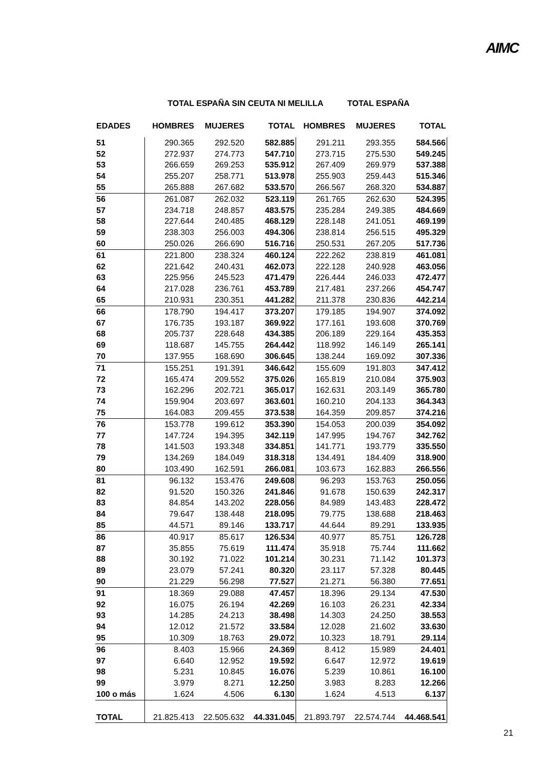AIMC
| | TOTAL ESPAÑA SIN CEUTA NI MELILLA | | | | TOTAL ESPAÑA | |
| --- | --- | --- | --- | --- | --- | --- |
| EDADES | HOMBRES | MUJERES | TOTAL | HOMBRES | MUJERES | TOTAL |
| 51 | 290.365 | 292.520 | 582.885 | 291.211 | 293.355 | 584.566 |
| 52 | 272.937 | 274.773 | 547.710 | 273.715 | 275.530 | 549.245 |
| 53 | 266.659 | 269.253 | 535.912 | 267.409 | 269.979 | 537.388 |
| 54 | 255.207 | 258.771 | 513.978 | 255.903 | 259.443 | 515.346 |
| 55 | 265.888 | 267.682 | 533.570 | 266.567 | 268.320 | 534.887 |
| 56 | 261.087 | 262.032 | 523.119 | 261.765 | 262.630 | 524.395 |
| 57 | 234.718 | 248.857 | 483.575 | 235.284 | 249.385 | 484.669 |
| 58 | 227.644 | 240.485 | 468.129 | 228.148 | 241.051 | 469.199 |
| 59 | 238.303 | 256.003 | 494.306 | 238.814 | 256.515 | 495.329 |
| 60 | 250.026 | 266.690 | 516.716 | 250.531 | 267.205 | 517.736 |
| 61 | 221.800 | 238.324 | 460.124 | 222.262 | 238.819 | 461.081 |
| 62 | 221.642 | 240.431 | 462.073 | 222.128 | 240.928 | 463.056 |
| 63 | 225.956 | 245.523 | 471.479 | 226.444 | 246.033 | 472.477 |
| 64 | 217.028 | 236.761 | 453.789 | 217.481 | 237.266 | 454.747 |
| 65 | 210.931 | 230.351 | 441.282 | 211.378 | 230.836 | 442.214 |
| 66 | 178.790 | 194.417 | 373.207 | 179.185 | 194.907 | 374.092 |
| 67 | 176.735 | 193.187 | 369.922 | 177.161 | 193.608 | 370.769 |
| 68 | 205.737 | 228.648 | 434.385 | 206.189 | 229.164 | 435.353 |
| 69 | 118.687 | 145.755 | 264.442 | 118.992 | 146.149 | 265.141 |
| 70 | 137.955 | 168.690 | 306.645 | 138.244 | 169.092 | 307.336 |
| 71 | 155.251 | 191.391 | 346.642 | 155.609 | 191.803 | 347.412 |
| 72 | 165.474 | 209.552 | 375.026 | 165.819 | 210.084 | 375.903 |
| 73 | 162.296 | 202.721 | 365.017 | 162.631 | 203.149 | 365.780 |
| 74 | 159.904 | 203.697 | 363.601 | 160.210 | 204.133 | 364.343 |
| 75 | 164.083 | 209.455 | 373.538 | 164.359 | 209.857 | 374.216 |
| 76 | 153.778 | 199.612 | 353.390 | 154.053 | 200.039 | 354.092 |
| 77 | 147.724 | 194.395 | 342.119 | 147.995 | 194.767 | 342.762 |
| 78 | 141.503 | 193.348 | 334.851 | 141.771 | 193.779 | 335.550 |
| 79 | 134.269 | 184.049 | 318.318 | 134.491 | 184.409 | 318.900 |
| 80 | 103.490 | 162.591 | 266.081 | 103.673 | 162.883 | 266.556 |
| 81 | 96.132 | 153.476 | 249.608 | 96.293 | 153.763 | 250.056 |
| 82 | 91.520 | 150.326 | 241.846 | 91.678 | 150.639 | 242.317 |
| 83 | 84.854 | 143.202 | 228.056 | 84.989 | 143.483 | 228.472 |
| 84 | 79.647 | 138.448 | 218.095 | 79.775 | 138.688 | 218.463 |
| 85 | 44.571 | 89.146 | 133.717 | 44.644 | 89.291 | 133.935 |
| 86 | 40.917 | 85.617 | 126.534 | 40.977 | 85.751 | 126.728 |
| 87 | 35.855 | 75.619 | 111.474 | 35.918 | 75.744 | 111.662 |
| 88 | 30.192 | 71.022 | 101.214 | 30.231 | 71.142 | 101.373 |
| 89 | 23.079 | 57.241 | 80.320 | 23.117 | 57.328 | 80.445 |
| 90 | 21.229 | 56.298 | 77.527 | 21.271 | 56.380 | 77.651 |
| 91 | 18.369 | 29.088 | 47.457 | 18.396 | 29.134 | 47.530 |
| 92 | 16.075 | 26.194 | 42.269 | 16.103 | 26.231 | 42.334 |
| 93 | 14.285 | 24.213 | 38.498 | 14.303 | 24.250 | 38.553 |
| 94 | 12.012 | 21.572 | 33.584 | 12.028 | 21.602 | 33.630 |
| 95 | 10.309 | 18.763 | 29.072 | 10.323 | 18.791 | 29.114 |
| 96 | 8.403 | 15.966 | 24.369 | 8.412 | 15.989 | 24.401 |
| 97 | 6.640 | 12.952 | 19.592 | 6.647 | 12.972 | 19.619 |
| 98 | 5.231 | 10.845 | 16.076 | 5.239 | 10.861 | 16.100 |
| 99 | 3.979 | 8.271 | 12.250 | 3.983 | 8.283 | 12.266 |
| 100 o más | 1.624 | 4.506 | 6.130 | 1.624 | 4.513 | 6.137 |
| TOTAL | 21.825.413 | 22.505.632 | 44.331.045 | 21.893.797 | 22.574.744 | 44.468.541 |
21